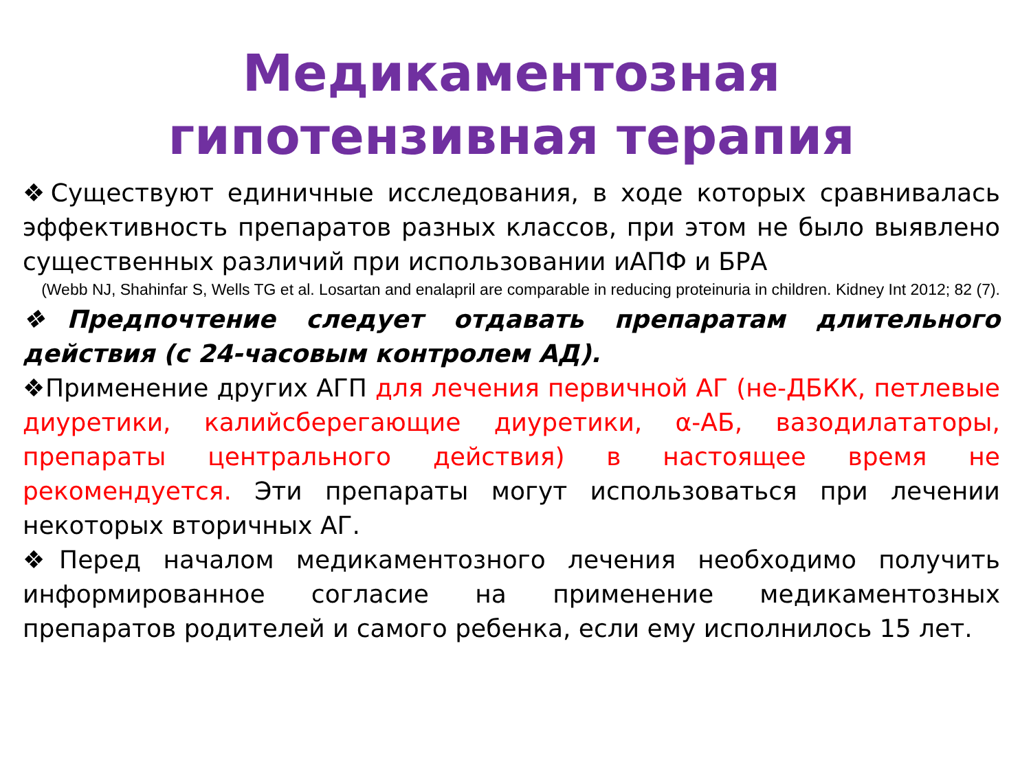Медикаментозная гипотензивная терапия
❖Существуют единичные исследования, в ходе которых сравнивалась эффективность препаратов разных классов, при этом не было выявлено существенных различий при использовании иАПФ и БРА
(Webb NJ, Shahinfar S, Wells TG et al. Losartan and enalapril are comparable in reducing proteinuria in children. Kidney Int 2012; 82 (7).
❖Предпочтение следует отдавать препаратам длительного действия (с 24-часовым контролем АД).
❖Применение других АГП для лечения первичной АГ (не-ДБКК, петлевые диуретики, калийсберегающие диуретики, α-АБ, вазодилататоры, препараты центрального действия) в настоящее время не рекомендуется. Эти препараты могут использоваться при лечении некоторых вторичных АГ.
❖Перед началом медикаментозного лечения необходимо получить информированное согласие на применение медикаментозных препаратов родителей и самого ребенка, если ему исполнилось 15 лет.